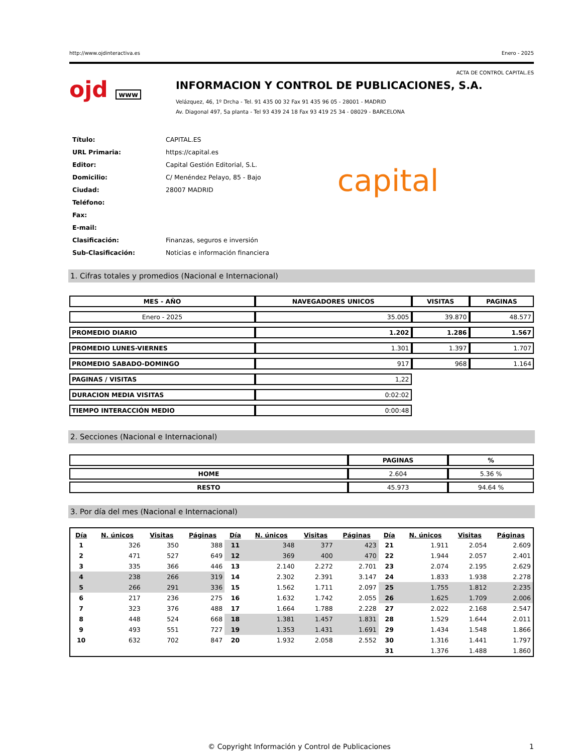http://www.ojdinteractiva.es Enero - 2025
ACTA DE CONTROL CAPITAL.ES
ojd www
INFORMACION Y CONTROL DE PUBLICACIONES, S.A.
Velázquez, 46, 1º Drcha - Tel. 91 435 00 32 Fax 91 435 96 05 - 28001 - MADRID
Av. Diagonal 497, 5a planta - Tel 93 439 24 18 Fax 93 419 25 34 - 08029 - BARCELONA
| Título: | CAPITAL.ES |
| URL Primaria: | https://capital.es |
| Editor: | Capital Gestión Editorial, S.L. |
| Domicilio: | C/ Menéndez Pelayo, 85 - Bajo |
| Ciudad: | 28007 MADRID |
| Teléfono: | |
| Fax: | |
| E-mail: | |
| Clasificación: | Finanzas, seguros e inversión |
| Sub-Clasificación: | Noticias e información financiera |
capital
1. Cifras totales y promedios (Nacional e Internacional)
| MES - AÑO | NAVEGADORES UNICOS | VISITAS | PAGINAS |
| --- | --- | --- | --- |
| Enero - 2025 | 35.005 | 39.870 | 48.577 |
| PROMEDIO DIARIO | 1.202 | 1.286 | 1.567 |
| PROMEDIO LUNES-VIERNES | 1.301 | 1.397 | 1.707 |
| PROMEDIO SABADO-DOMINGO | 917 | 968 | 1.164 |
| PAGINAS / VISITAS | 1,22 | | |
| DURACION MEDIA VISITAS | 0:02:02 | | |
| TIEMPO INTERACCIÓN MEDIO | 0:00:48 | | |
2. Secciones (Nacional e Internacional)
| | PAGINAS | % |
| --- | --- | --- |
| HOME | 2.604 | 5.36 % |
| RESTO | 45.973 | 94.64 % |
3. Por día del mes (Nacional e Internacional)
| Día | N. únicos | Visitas | Páginas | Día | N. únicos | Visitas | Páginas | Día | N. únicos | Visitas | Páginas |
| --- | --- | --- | --- | --- | --- | --- | --- | --- | --- | --- | --- |
| 1 | 326 | 350 | 388 | 11 | 348 | 377 | 423 | 21 | 1.911 | 2.054 | 2.609 |
| 2 | 471 | 527 | 649 | 12 | 369 | 400 | 470 | 22 | 1.944 | 2.057 | 2.401 |
| 3 | 335 | 366 | 446 | 13 | 2.140 | 2.272 | 2.701 | 23 | 2.074 | 2.195 | 2.629 |
| 4 | 238 | 266 | 319 | 14 | 2.302 | 2.391 | 3.147 | 24 | 1.833 | 1.938 | 2.278 |
| 5 | 266 | 291 | 336 | 15 | 1.562 | 1.711 | 2.097 | 25 | 1.755 | 1.812 | 2.235 |
| 6 | 217 | 236 | 275 | 16 | 1.632 | 1.742 | 2.055 | 26 | 1.625 | 1.709 | 2.006 |
| 7 | 323 | 376 | 488 | 17 | 1.664 | 1.788 | 2.228 | 27 | 2.022 | 2.168 | 2.547 |
| 8 | 448 | 524 | 668 | 18 | 1.381 | 1.457 | 1.831 | 28 | 1.529 | 1.644 | 2.011 |
| 9 | 493 | 551 | 727 | 19 | 1.353 | 1.431 | 1.691 | 29 | 1.434 | 1.548 | 1.866 |
| 10 | 632 | 702 | 847 | 20 | 1.932 | 2.058 | 2.552 | 30 | 1.316 | 1.441 | 1.797 |
| | | | | | | | | 31 | 1.376 | 1.488 | 1.860 |
© Copyright Información y Control de Publicaciones 1